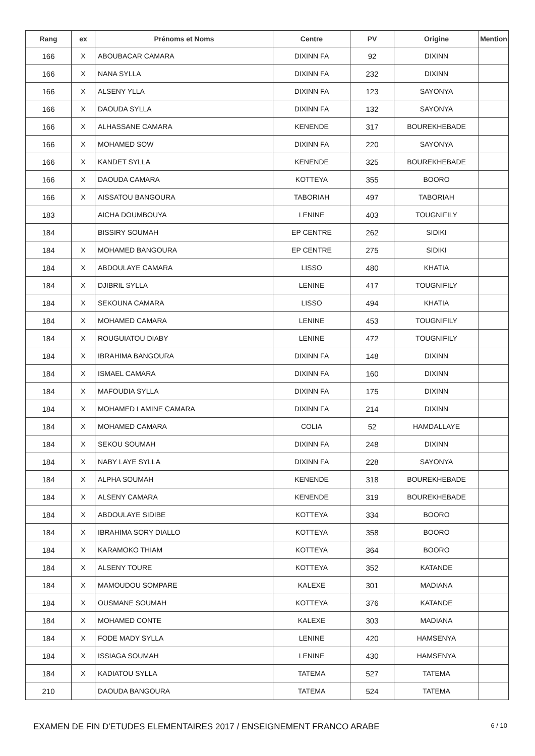| Rang | ex | Prénoms et Noms | Centre | PV | Origine | Mention |
| --- | --- | --- | --- | --- | --- | --- |
| 166 | X | ABOUBACAR CAMARA | DIXINN FA | 92 | DIXINN | |
| 166 | X | NANA SYLLA | DIXINN FA | 232 | DIXINN | |
| 166 | X | ALSENY YLLA | DIXINN FA | 123 | SAYONYA | |
| 166 | X | DAOUDA SYLLA | DIXINN FA | 132 | SAYONYA | |
| 166 | X | ALHASSANE CAMARA | KENENDE | 317 | BOUREKHEBADE | |
| 166 | X | MOHAMED SOW | DIXINN FA | 220 | SAYONYA | |
| 166 | X | KANDET SYLLA | KENENDE | 325 | BOUREKHEBADE | |
| 166 | X | DAOUDA CAMARA | KOTTEYA | 355 | BOORO | |
| 166 | X | AISSATOU BANGOURA | TABORIAH | 497 | TABORIAH | |
| 183 | | AICHA DOUMBOUYA | LENINE | 403 | TOUGNIFILY | |
| 184 | | BISSIRY SOUMAH | EP CENTRE | 262 | SIDIKI | |
| 184 | X | MOHAMED BANGOURA | EP CENTRE | 275 | SIDIKI | |
| 184 | X | ABDOULAYE CAMARA | LISSO | 480 | KHATIA | |
| 184 | X | DJIBRIL SYLLA | LENINE | 417 | TOUGNIFILY | |
| 184 | X | SEKOUNA CAMARA | LISSO | 494 | KHATIA | |
| 184 | X | MOHAMED CAMARA | LENINE | 453 | TOUGNIFILY | |
| 184 | X | ROUGUIATOU DIABY | LENINE | 472 | TOUGNIFILY | |
| 184 | X | IBRAHIMA BANGOURA | DIXINN FA | 148 | DIXINN | |
| 184 | X | ISMAEL CAMARA | DIXINN FA | 160 | DIXINN | |
| 184 | X | MAFOUDIA SYLLA | DIXINN FA | 175 | DIXINN | |
| 184 | X | MOHAMED LAMINE CAMARA | DIXINN FA | 214 | DIXINN | |
| 184 | X | MOHAMED CAMARA | COLIA | 52 | HAMDALLAYE | |
| 184 | X | SEKOU SOUMAH | DIXINN FA | 248 | DIXINN | |
| 184 | X | NABY LAYE SYLLA | DIXINN FA | 228 | SAYONYA | |
| 184 | X | ALPHA SOUMAH | KENENDE | 318 | BOUREKHEBADE | |
| 184 | X | ALSENY CAMARA | KENENDE | 319 | BOUREKHEBADE | |
| 184 | X | ABDOULAYE SIDIBE | KOTTEYA | 334 | BOORO | |
| 184 | X | IBRAHIMA SORY DIALLO | KOTTEYA | 358 | BOORO | |
| 184 | X | KARAMOKO THIAM | KOTTEYA | 364 | BOORO | |
| 184 | X | ALSENY TOURE | KOTTEYA | 352 | KATANDE | |
| 184 | X | MAMOUDOU SOMPARE | KALEXE | 301 | MADIANA | |
| 184 | X | OUSMANE SOUMAH | KOTTEYA | 376 | KATANDE | |
| 184 | X | MOHAMED CONTE | KALEXE | 303 | MADIANA | |
| 184 | X | FODE MADY SYLLA | LENINE | 420 | HAMSENYA | |
| 184 | X | ISSIAGA SOUMAH | LENINE | 430 | HAMSENYA | |
| 184 | X | KADIATOU SYLLA | TATEMA | 527 | TATEMA | |
| 210 | | DAOUDA BANGOURA | TATEMA | 524 | TATEMA | |
EXAMEN DE FIN D'ETUDES ELEMENTAIRES 2017 / ENSEIGNEMENT FRANCO ARABE 6 / 10